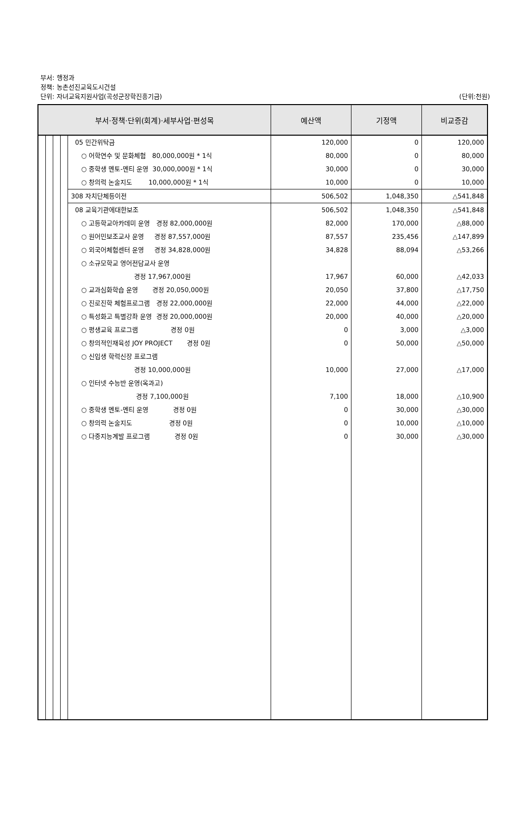부서: 행정과
정책: 농촌선진교육도시건설
단위: 자녀교육지원사업(곡성군장학진흥기금) (단위:천원)
| 부서·정책·단위(회계)·세부사업·편성목 | | | | | 예산액 | 기정액 | 비교증감 |
| --- | --- | --- | --- | --- | --- | --- | --- |
| | | | | 05 민간위탁금 | 120,000 | 0 | 120,000 |
| | | | | ○ 어학연수 및 문화체험 80,000,000원 * 1식 | 80,000 | 0 | 80,000 |
| | | | | ○ 중학생 멘토-멘티 운영 30,000,000원 * 1식 | 30,000 | 0 | 30,000 |
| | | | | ○ 창의력 논술지도 10,000,000원 * 1식 | 10,000 | 0 | 10,000 |
| | | | | 308 자치단체등이전 | 506,502 | 1,048,350 | △541,848 |
| | | | | 08 교육기관에대한보조 | 506,502 | 1,048,350 | △541,848 |
| | | | | ○ 고등학교아카데미 운영 경정 82,000,000원 | 82,000 | 170,000 | △88,000 |
| | | | | ○ 원어민보조교사 운영 경정 87,557,000원 | 87,557 | 235,456 | △147,899 |
| | | | | ○ 외국어체험센터 운영 경정 34,828,000원 | 34,828 | 88,094 | △53,266 |
| | | | | ○ 소규모학교 영어전담교사 운영 경정 17,967,000원 | 17,967 | 60,000 | △42,033 |
| | | | | ○ 교과심화학습 운영 경정 20,050,000원 | 20,050 | 37,800 | △17,750 |
| | | | | ○ 진로진학 체험프로그램 경정 22,000,000원 | 22,000 | 44,000 | △22,000 |
| | | | | ○ 특성화고 특별강좌 운영 경정 20,000,000원 | 20,000 | 40,000 | △20,000 |
| | | | | ○ 평생교육 프로그램 경정 0원 | 0 | 3,000 | △3,000 |
| | | | | ○ 창의적인재육성 JOY PROJECT 경정 0원 | 0 | 50,000 | △50,000 |
| | | | | ○ 신입생 학력신장 프로그램 경정 10,000,000원 | 10,000 | 27,000 | △17,000 |
| | | | | ○ 인터넷 수능반 운영(옥과고) 경정 7,100,000원 | 7,100 | 18,000 | △10,900 |
| | | | | ○ 중학생 멘토-멘티 운영 경정 0원 | 0 | 30,000 | △30,000 |
| | | | | ○ 창의력 논술지도 경정 0원 | 0 | 10,000 | △10,000 |
| | | | | ○ 다중지능계발 프로그램 경정 0원 | 0 | 30,000 | △30,000 |